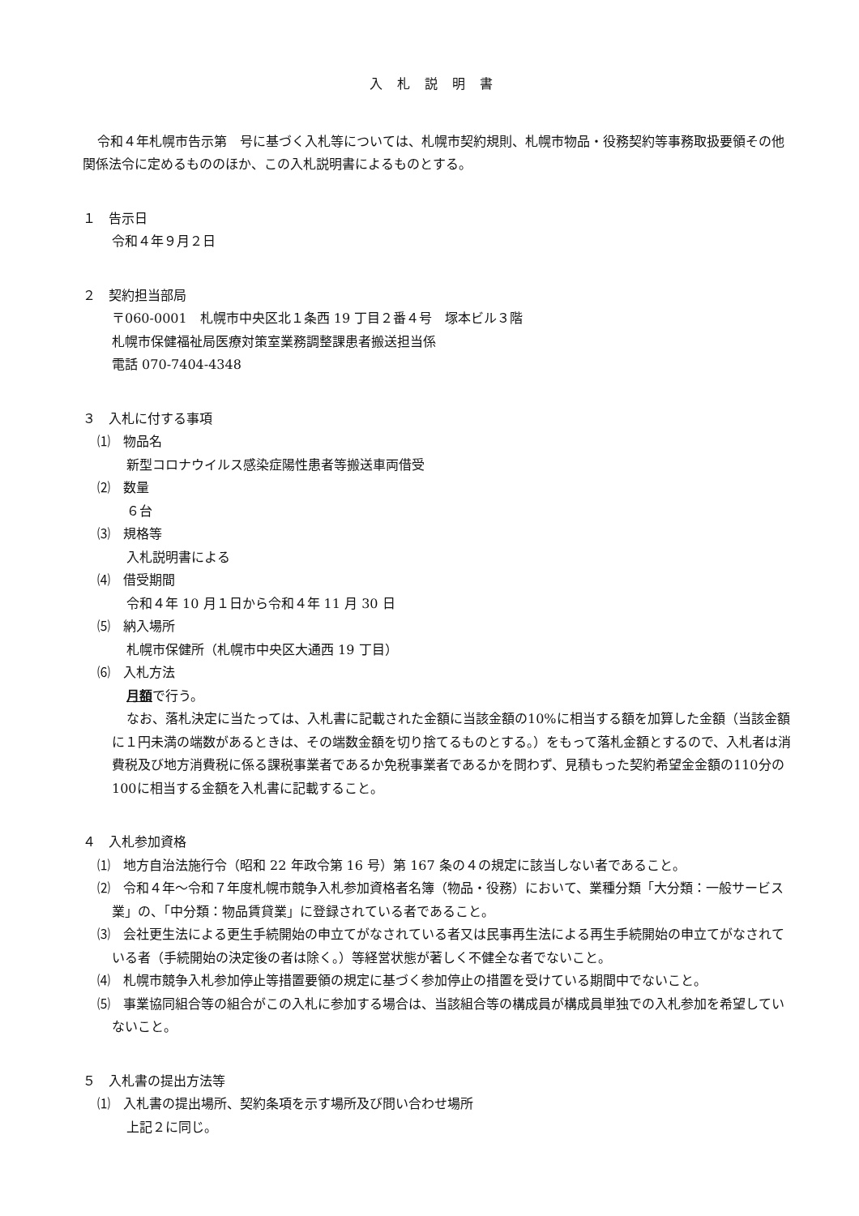入札説明書
令和４年札幌市告示第　号に基づく入札等については、札幌市契約規則、札幌市物品・役務契約等事務取扱要領その他関係法令に定めるもののほか、この入札説明書によるものとする。
１　告示日
令和４年９月２日
２　契約担当部局
〒060-0001　札幌市中央区北１条西 19 丁目２番４号　塚本ビル３階
札幌市保健福祉局医療対策室業務調整課患者搬送担当係
電話 070-7404-4348
３　入札に付する事項
⑴　物品名
新型コロナウイルス感染症陽性患者等搬送車両借受
⑵　数量
６台
⑶　規格等
入札説明書による
⑷　借受期間
令和４年 10 月１日から令和４年 11 月 30 日
⑸　納入場所
札幌市保健所（札幌市中央区大通西 19 丁目）
⑹　入札方法
月額で行う。
なお、落札決定に当たっては、入札書に記載された金額に当該金額の10%に相当する額を加算した金額（当該金額に１円未満の端数があるときは、その端数金額を切り捨てるものとする。）をもって落札金額とするので、入札者は消費税及び地方消費税に係る課税事業者であるか免税事業者であるかを問わず、見積もった契約希望金金額の110分の100に相当する金額を入札書に記載すること。
４　入札参加資格
⑴　地方自治法施行令（昭和 22 年政令第 16 号）第 167 条の４の規定に該当しない者であること。
⑵　令和４年～令和７年度札幌市競争入札参加資格者名簿（物品・役務）において、業種分類「大分類：一般サービス業」の、「中分類：物品賃貸業」に登録されている者であること。
⑶　会社更生法による更生手続開始の申立てがなされている者又は民事再生法による再生手続開始の申立てがなされている者（手続開始の決定後の者は除く。）等経営状態が著しく不健全な者でないこと。
⑷　札幌市競争入札参加停止等措置要領の規定に基づく参加停止の措置を受けている期間中でないこと。
⑸　事業協同組合等の組合がこの入札に参加する場合は、当該組合等の構成員が構成員単独での入札参加を希望していないこと。
５　入札書の提出方法等
⑴　入札書の提出場所、契約条項を示す場所及び問い合わせ場所
上記２に同じ。